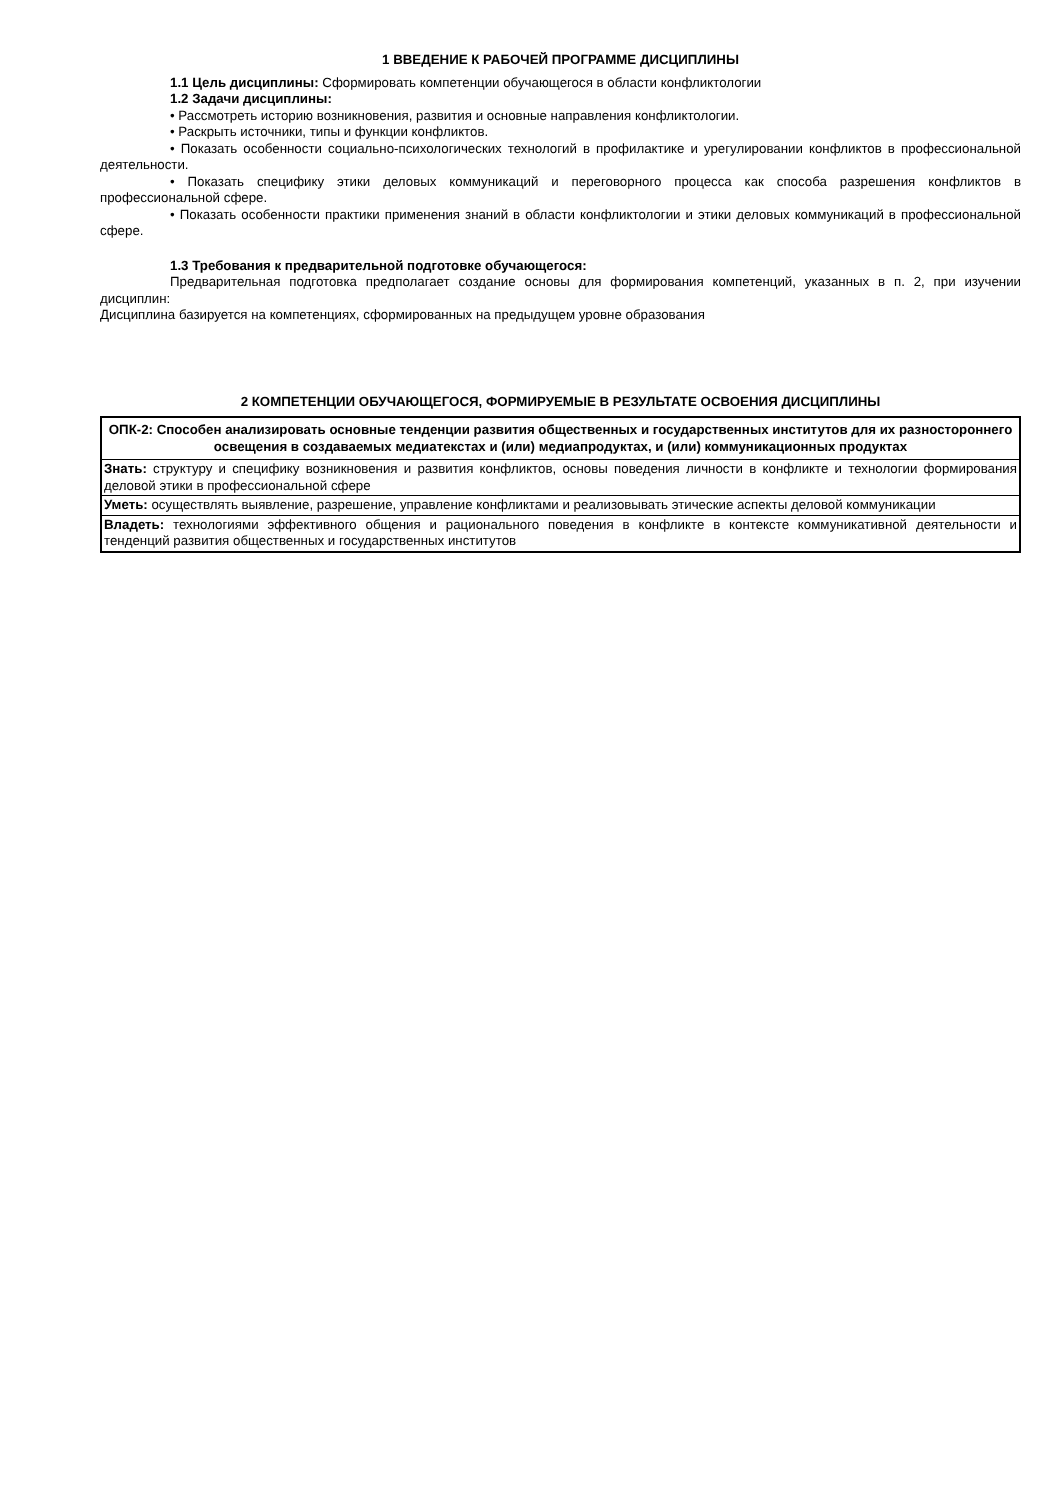1 ВВЕДЕНИЕ К РАБОЧЕЙ ПРОГРАММЕ ДИСЦИПЛИНЫ
1.1 Цель дисциплины: Сформировать компетенции обучающегося в области конфликтологии
1.2 Задачи дисциплины:
• Рассмотреть историю возникновения, развития и основные направления конфликтологии.
• Раскрыть источники, типы и функции конфликтов.
• Показать особенности социально-психологических технологий в профилактике и урегулировании конфликтов в профессиональной деятельности.
• Показать специфику этики деловых коммуникаций и переговорного процесса как способа разрешения конфликтов в профессиональной сфере.
• Показать особенности практики применения знаний в области конфликтологии и этики деловых коммуникаций в профессиональной сфере.
1.3 Требования к предварительной подготовке обучающегося:
Предварительная подготовка предполагает создание основы для формирования компетенций, указанных в п. 2, при изучении дисциплин:
Дисциплина базируется на компетенциях, сформированных на предыдущем уровне образования
2 КОМПЕТЕНЦИИ ОБУЧАЮЩЕГОСЯ, ФОРМИРУЕМЫЕ В РЕЗУЛЬТАТЕ ОСВОЕНИЯ ДИСЦИПЛИНЫ
| ОПК-2: Способен анализировать основные тенденции развития общественных и государственных институтов для их разностороннего освещения в создаваемых медиатекстах и (или) медиапродуктах, и (или) коммуникационных продуктах |
| Знать: структуру и специфику возникновения и развития конфликтов, основы поведения личности в конфликте и технологии формирования деловой этики в профессиональной сфере |
| Уметь: осуществлять выявление, разрешение, управление конфликтами и реализовывать этические аспекты деловой коммуникации |
| Владеть: технологиями эффективного общения и рационального поведения в конфликте в контексте коммуникативной деятельности и тенденций развития общественных и государственных институтов |